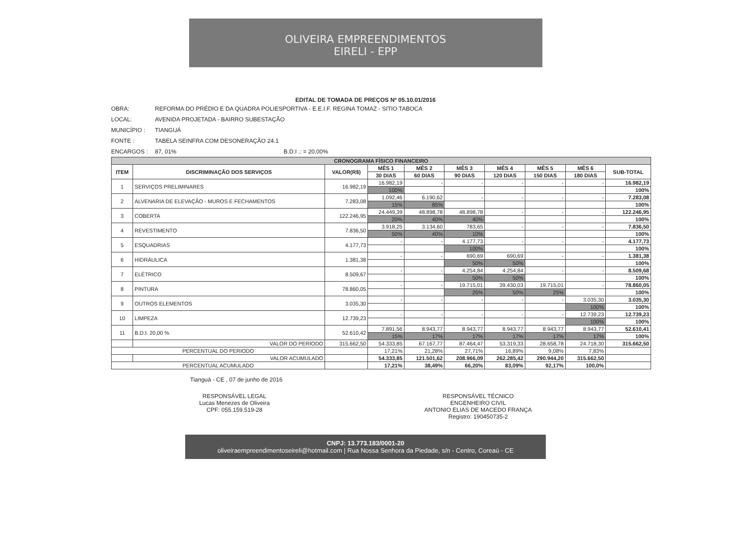OLIVEIRA EMPREENDIMENTOS
EIRELI - EPP
EDITAL DE TOMADA DE PREÇOS Nº 05.10.01/2016
OBRA: REFORMA DO PRÉDIO E DA QUADRA POLIESPORTIVA - E.E.I.F. REGINA TOMAZ - SITIO TABOCA
LOCAL: AVENIDA PROJETADA - BAIRRO SUBESTAÇÃO
MUNICÍPIO : TIANGUÁ
FONTE : TABELA SEINFRA COM DESONERAÇÃO 24.1
ENCARGOS : 87, 01% B.D.I .: = 20,00%
| CRONOGRAMA FÍSICO FINANCEIRO | | | | | | | | | |
| ITEM | DISCRIMINAÇÃO DOS SERVIÇOS | VALOR(R$) | MÊS 1 | MÊS 2 | MÊS 3 | MÊS 4 | MÊS 5 | MÊS 6 | SUB-TOTAL |
| | | | 30 DIAS | 60 DIAS | 90 DIAS | 120 DIAS | 150 DIAS | 180 DIAS | |
| 1 | SERVIÇOS PRELIMINARES | 16.982,19 | 16.982,19 | - | - | - | - | - | 16.982,19 |
| | | | 100% | | | | | | 100% |
| 2 | ALVENARIA DE ELEVAÇÃO - MUROS E FECHAMENTOS | 7.283,08 | 1.092,46 | 6.190,62 | - | - | - | - | 7.283,08 |
| | | | 15% | 85% | | | | | 100% |
| 3 | COBERTA | 122.246,95 | 24.449,39 | 48.898,78 | 48.898,78 | - | - | - | 122.246,95 |
| | | | 20% | 40% | 40% | | | | 100% |
| 4 | REVESTIMENTO | 7.836,50 | 3.918,25 | 3.134,60 | 783,65 | - | - | - | 7.836,50 |
| | | | 50% | 40% | 10% | | | | 100% |
| 5 | ESQUADRIAS | 4.177,73 | - | - | 4.177,73 | - | - | - | 4.177,73 |
| | | | | | 100% | | | | 100% |
| 6 | HIDRÁULICA | 1.381,38 | - | - | 690,69 | 690,69 | - | - | 1.381,38 |
| | | | | | 50% | 50% | | | 100% |
| 7 | ELÉTRICO | 8.509,67 | - | - | 4.254,84 | 4.254,84 | - | - | 8.509,68 |
| | | | | | 50% | 50% | | | 100% |
| 8 | PINTURA | 78.860,05 | - | - | 19.715,01 | 39.430,03 | 19.715,01 | - | 78.860,05 |
| | | | | | 25% | 50% | 25% | | 100% |
| 9 | OUTROS ELEMENTOS | 3.035,30 | - | - | - | - | - | 3.035,30 | 3.035,30 |
| | | | | | | | | 100% | 100% |
| 10 | LIMPEZA | 12.739,23 | - | - | - | - | - | 12.739,23 | 12.739,23 |
| | | | | | | | | 100% | 100% |
| 11 | B.D.I. 20,00 % | 52.610,42 | 7.891,56 | 8.943,77 | 8.943,77 | 8.943,77 | 8.943,77 | 8.943,77 | 52.610,41 |
| | | | 15% | 17% | 17% | 17% | 17% | 17% | 100% |
| | VALOR DO PERÍODO | 315.662,50 | 54.333,85 | 67.167,77 | 87.464,47 | 53.319,33 | 28.658,78 | 24.718,30 | 315.662,50 |
| PERCENTUAL DO PERIODO | | | 17,21% | 21,28% | 27,71% | 16,89% | 9,08% | 7,83% | |
| | VALOR ACUMULADO | | 54.333,85 | 121.501,62 | 208.966,09 | 262.285,42 | 290.944,20 | 315.662,50 | |
| PERCENTUAL ACUMULADO | | | 17,21% | 38,49% | 66,20% | 83,09% | 92,17% | 100,0% | |
Tianguá - CE , 07 de junho de 2016
RESPONSÁVEL LEGAL
Lucas Menezes de Oliveira
CPF: 055.159.519-28
RESPONSÁVEL TÉCNICO
ENGENHEIRO CIVIL
ANTONIO ELIAS DE MACEDO FRANÇA
Registro: 190450735-2
CNPJ: 13.773.183/0001-20
oliveiraempreendimentoseireli@hotmail.com | Rua Nossa Senhora da Piedade, s/n - Centro, Coreaú - CE